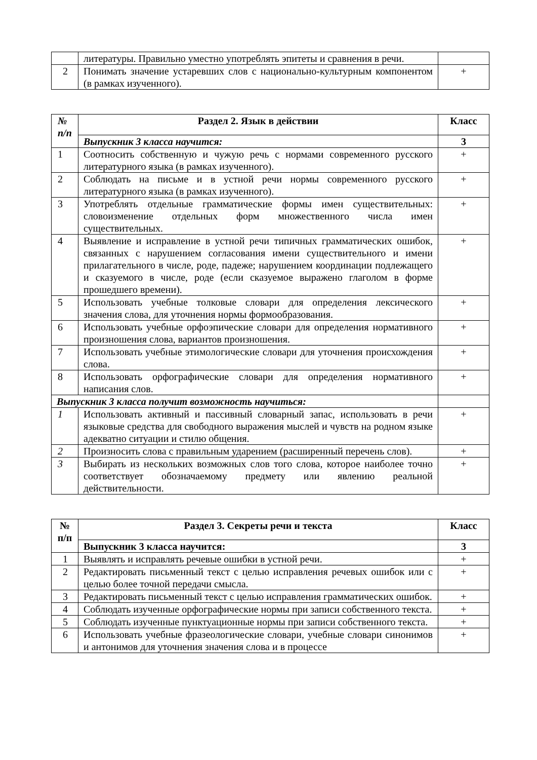| | литературы. Правильно уместно употреблять эпитеты и сравнения в речи. | |
| 2 | Понимать значение устаревших слов с национально-культурным компонентом (в рамках изученного). | + |
| № п/п | Раздел 2. Язык в действии | Класс |
| --- | --- | --- |
| | Выпускник 3 класса научится: | 3 |
| 1 | Соотносить собственную и чужую речь с нормами современного русского литературного языка (в рамках изученного). | + |
| 2 | Соблюдать на письме и в устной речи нормы современного русского литературного языка (в рамках изученного). | + |
| 3 | Употреблять отдельные грамматические формы имен существительных: словоизменение отдельных форм множественного числа имен существительных. | + |
| 4 | Выявление и исправление в устной речи типичных грамматических ошибок, связанных с нарушением согласования имени существительного и имени прилагательного в числе, роде, падеже; нарушением координации подлежащего и сказуемого в числе, роде (если сказуемое выражено глаголом в форме прошедшего времени). | + |
| 5 | Использовать учебные толковые словари для определения лексического значения слова, для уточнения нормы формообразования. | + |
| 6 | Использовать учебные орфоэпические словари для определения нормативного произношения слова, вариантов произношения. | + |
| 7 | Использовать учебные этимологические словари для уточнения происхождения слова. | + |
| 8 | Использовать орфографические словари для определения нормативного написания слов. | + |
| Выпускник 3 класса получит возможность научиться: | | |
| 1 | Использовать активный и пассивный словарный запас, использовать в речи языковые средства для свободного выражения мыслей и чувств на родном языке адекватно ситуации и стилю общения. | + |
| 2 | Произносить слова с правильным ударением (расширенный перечень слов). | + |
| 3 | Выбирать из нескольких возможных слов того слова, которое наиболее точно соответствует обозначаемому предмету или явлению реальной действительности. | + |
| № п/п | Раздел 3. Секреты речи и текста | Класс |
| --- | --- | --- |
| | Выпускник 3 класса научится: | 3 |
| 1 | Выявлять и исправлять речевые ошибки в устной речи. | + |
| 2 | Редактировать письменный текст с целью исправления речевых ошибок или с целью более точной передачи смысла. | + |
| 3 | Редактировать письменный текст с целью исправления грамматических ошибок. | + |
| 4 | Соблюдать изученные орфографические нормы при записи собственного текста. | + |
| 5 | Соблюдать изученные пунктуационные нормы при записи собственного текста. | + |
| 6 | Использовать учебные фразеологические словари, учебные словари синонимов и антонимов для уточнения значения слова и в процессе | + |